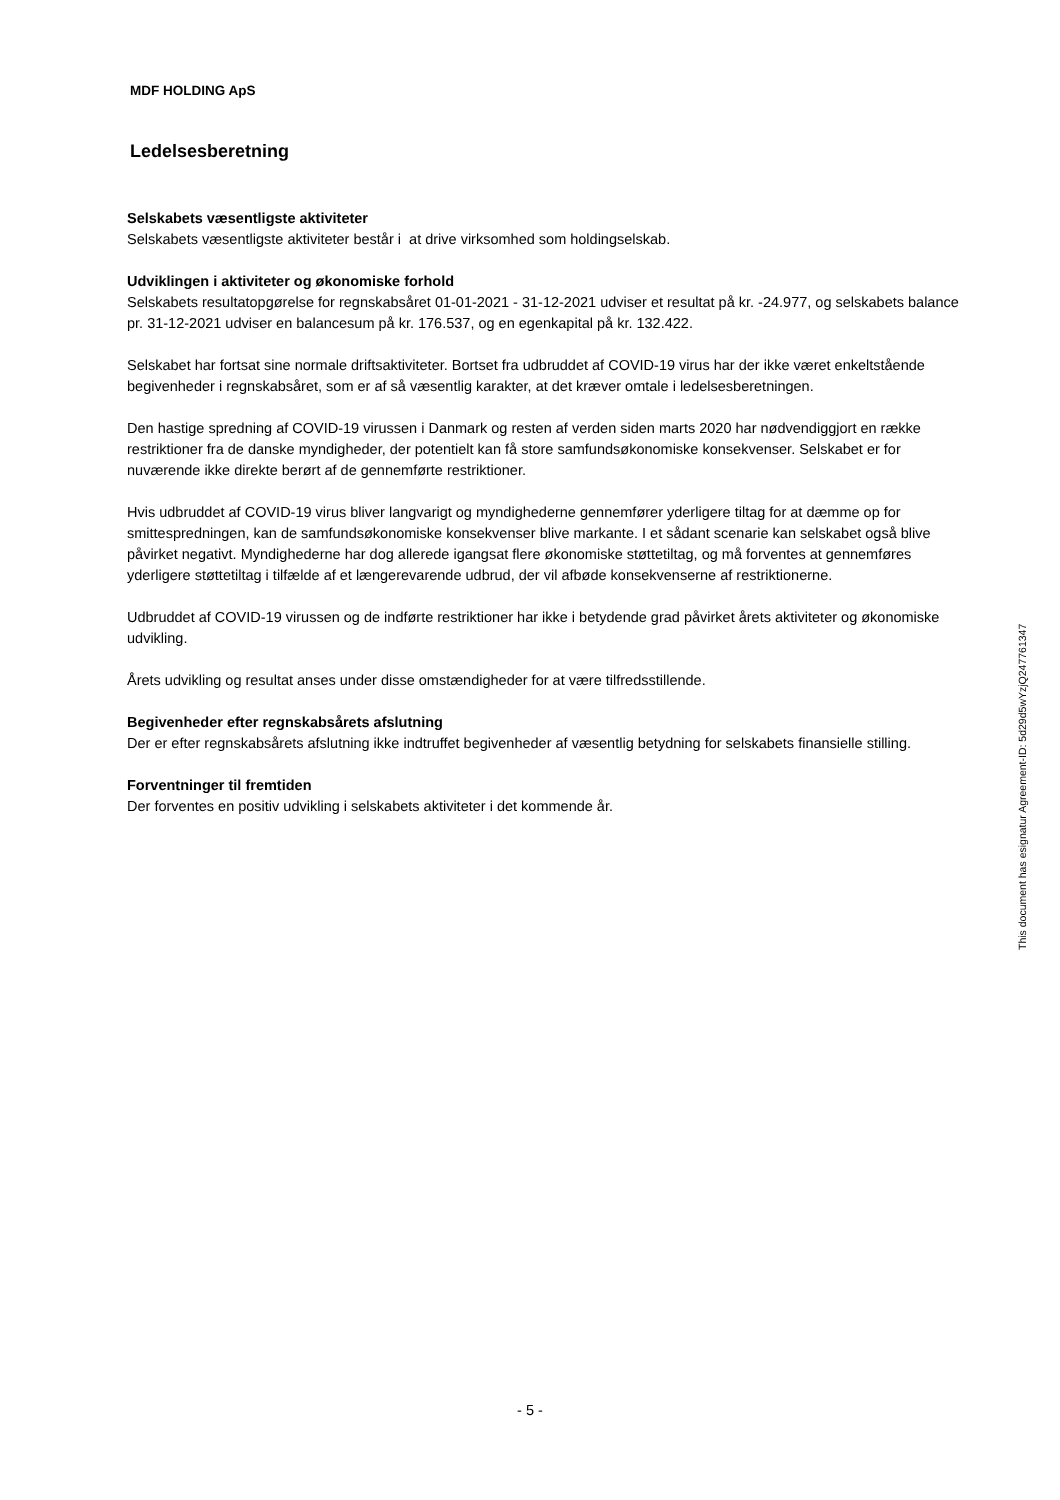MDF HOLDING ApS
Ledelsesberetning
Selskabets væsentligste aktiviteter
Selskabets væsentligste aktiviteter består i at drive virksomhed som holdingselskab.
Udviklingen i aktiviteter og økonomiske forhold
Selskabets resultatopgørelse for regnskabsåret 01-01-2021 - 31-12-2021 udviser et resultat på kr. -24.977, og selskabets balance pr. 31-12-2021 udviser en balancesum på kr. 176.537, og en egenkapital på kr. 132.422.
Selskabet har fortsat sine normale driftsaktiviteter. Bortset fra udbruddet af COVID-19 virus har der ikke været enkeltstående begivenheder i regnskabsåret, som er af så væsentlig karakter, at det kræver omtale i ledelsesberetningen.
Den hastige spredning af COVID-19 virussen i Danmark og resten af verden siden marts 2020 har nødvendiggjort en række restriktioner fra de danske myndigheder, der potentielt kan få store samfundsøkonomiske konsekvenser. Selskabet er for nuværende ikke direkte berørt af de gennemførte restriktioner.
Hvis udbruddet af COVID-19 virus bliver langvarigt og myndighederne gennemfører yderligere tiltag for at dæmme op for smittespredningen, kan de samfundsøkonomiske konsekvenser blive markante. I et sådant scenarie kan selskabet også blive påvirket negativt. Myndighederne har dog allerede igangsat flere økonomiske støttetiltag, og må forventes at gennemføres yderligere støttetiltag i tilfælde af et længerevarende udbrud, der vil afbøde konsekvenserne af restriktionerne.
Udbruddet af COVID-19 virussen og de indførte restriktioner har ikke i betydende grad påvirket årets aktiviteter og økonomiske udvikling.
Årets udvikling og resultat anses under disse omstændigheder for at være tilfredsstillende.
Begivenheder efter regnskabsårets afslutning
Der er efter regnskabsårets afslutning ikke indtruffet begivenheder af væsentlig betydning for selskabets finansielle stilling.
Forventninger til fremtiden
Der forventes en positiv udvikling i selskabets aktiviteter i det kommende år.
This document has esignatur Agreement-ID: 5d29d5wYzjQ247761347
- 5 -